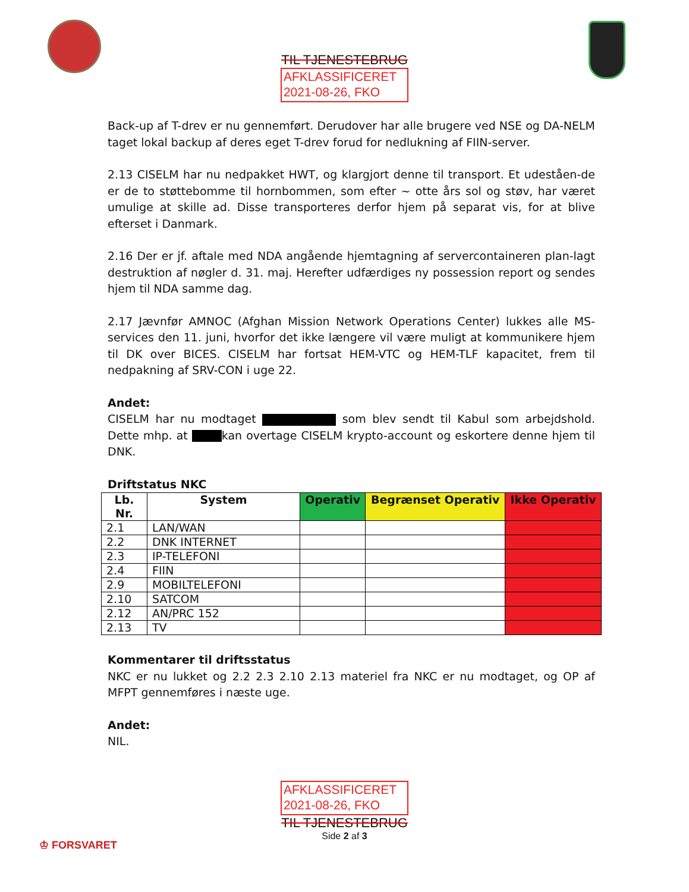TIL TJENESTEBRUG
AFKLASSIFICERET
2021-08-26, FKO
Back-up af T-drev er nu gennemført. Derudover har alle brugere ved NSE og DA-NELM taget lokal backup af deres eget T-drev forud for nedlukning af FIIN-server.
2.13 CISELM har nu nedpakket HWT, og klargjort denne til transport. Et udeståen-de er de to støttebomme til hornbommen, som efter ~ otte års sol og støv, har været umulige at skille ad. Disse transporteres derfor hjem på separat vis, for at blive efterset i Danmark.
2.16 Der er jf. aftale med NDA angående hjemtagning af servercontaineren plan-lagt destruktion af nøgler d. 31. maj. Herefter udfærdiges ny possession report og sendes hjem til NDA samme dag.
2.17 Jævnfør AMNOC (Afghan Mission Network Operations Center) lukkes alle MS-services den 11. juni, hvorfor det ikke længere vil være muligt at kommunikere hjem til DK over BICES. CISELM har fortsat HEM-VTC og HEM-TLF kapacitet, frem til nedpakning af SRV-CON i uge 22.
Andet:
CISELM har nu modtaget som blev sendt til Kabul som arbejdshold. Dette mhp. at kan overtage CISELM krypto-account og eskortere denne hjem til DNK.
Driftstatus NKC
| Lb. Nr. | System | Operativ | Begrænset Operativ | Ikke Operativ |
| --- | --- | --- | --- | --- |
| 2.1 | LAN/WAN | | | |
| 2.2 | DNK INTERNET | | | |
| 2.3 | IP-TELEFONI | | | |
| 2.4 | FIIN | | | |
| 2.9 | MOBILTELEFONI | | | |
| 2.10 | SATCOM | | | |
| 2.12 | AN/PRC 152 | | | |
| 2.13 | TV | | | |
Kommentarer til driftsstatus
NKC er nu lukket og 2.2 2.3 2.10 2.13 materiel fra NKC er nu modtaget, og OP af MFPT gennemføres i næste uge.
Andet:
NIL.
AFKLASSIFICERET
2021-08-26, FKO
TIL TJENESTEBRUG
Side 2 af 3
♔ FORSVARET